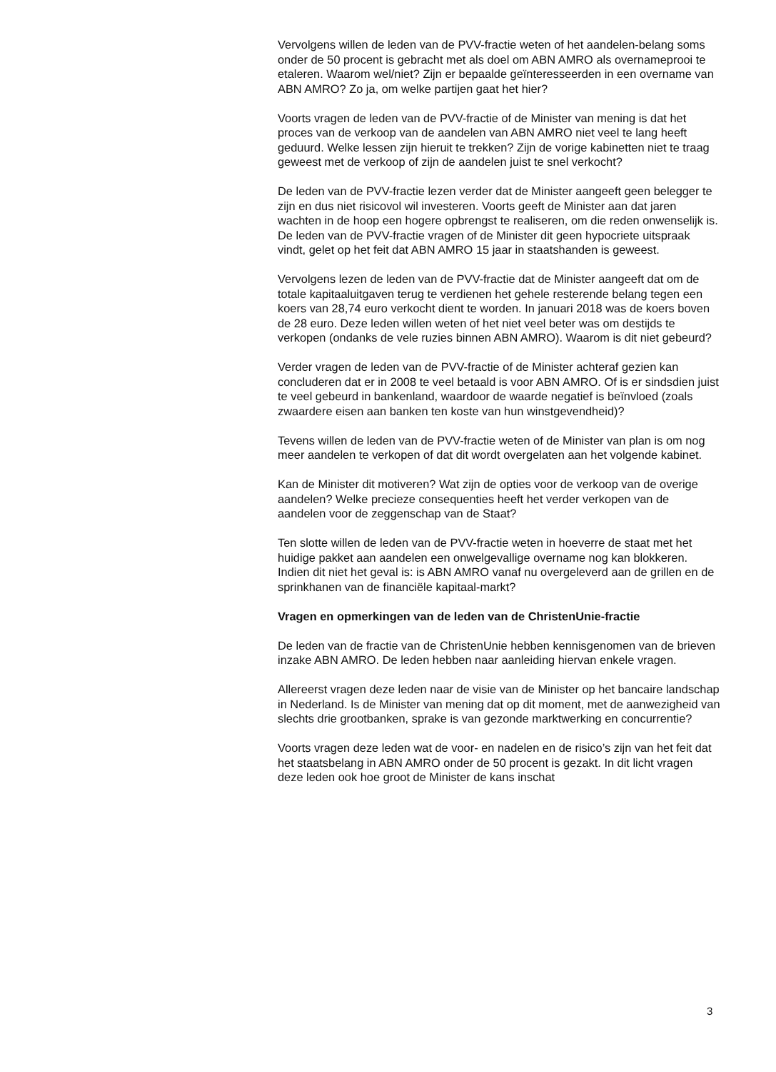Vervolgens willen de leden van de PVV-fractie weten of het aandelen-belang soms onder de 50 procent is gebracht met als doel om ABN AMRO als overnameprooi te etaleren. Waarom wel/niet? Zijn er bepaalde geïnteresseerden in een overname van ABN AMRO? Zo ja, om welke partijen gaat het hier?
Voorts vragen de leden van de PVV-fractie of de Minister van mening is dat het proces van de verkoop van de aandelen van ABN AMRO niet veel te lang heeft geduurd. Welke lessen zijn hieruit te trekken? Zijn de vorige kabinetten niet te traag geweest met de verkoop of zijn de aandelen juist te snel verkocht?
De leden van de PVV-fractie lezen verder dat de Minister aangeeft geen belegger te zijn en dus niet risicovol wil investeren. Voorts geeft de Minister aan dat jaren wachten in de hoop een hogere opbrengst te realiseren, om die reden onwenselijk is. De leden van de PVV-fractie vragen of de Minister dit geen hypocriete uitspraak vindt, gelet op het feit dat ABN AMRO 15 jaar in staatshanden is geweest.
Vervolgens lezen de leden van de PVV-fractie dat de Minister aangeeft dat om de totale kapitaaluitgaven terug te verdienen het gehele resterende belang tegen een koers van 28,74 euro verkocht dient te worden. In januari 2018 was de koers boven de 28 euro. Deze leden willen weten of het niet veel beter was om destijds te verkopen (ondanks de vele ruzies binnen ABN AMRO). Waarom is dit niet gebeurd?
Verder vragen de leden van de PVV-fractie of de Minister achteraf gezien kan concluderen dat er in 2008 te veel betaald is voor ABN AMRO. Of is er sindsdien juist te veel gebeurd in bankenland, waardoor de waarde negatief is beïnvloed (zoals zwaardere eisen aan banken ten koste van hun winstgevendheid)?
Tevens willen de leden van de PVV-fractie weten of de Minister van plan is om nog meer aandelen te verkopen of dat dit wordt overgelaten aan het volgende kabinet.
Kan de Minister dit motiveren? Wat zijn de opties voor de verkoop van de overige aandelen? Welke precieze consequenties heeft het verder verkopen van de aandelen voor de zeggenschap van de Staat?
Ten slotte willen de leden van de PVV-fractie weten in hoeverre de staat met het huidige pakket aan aandelen een onwelgevallige overname nog kan blokkeren. Indien dit niet het geval is: is ABN AMRO vanaf nu overgeleverd aan de grillen en de sprinkhanen van de financiële kapitaal-markt?
Vragen en opmerkingen van de leden van de ChristenUnie-fractie
De leden van de fractie van de ChristenUnie hebben kennisgenomen van de brieven inzake ABN AMRO. De leden hebben naar aanleiding hiervan enkele vragen.
Allereerst vragen deze leden naar de visie van de Minister op het bancaire landschap in Nederland. Is de Minister van mening dat op dit moment, met de aanwezigheid van slechts drie grootbanken, sprake is van gezonde marktwerking en concurrentie?
Voorts vragen deze leden wat de voor- en nadelen en de risico’s zijn van het feit dat het staatsbelang in ABN AMRO onder de 50 procent is gezakt. In dit licht vragen deze leden ook hoe groot de Minister de kans inschat
3